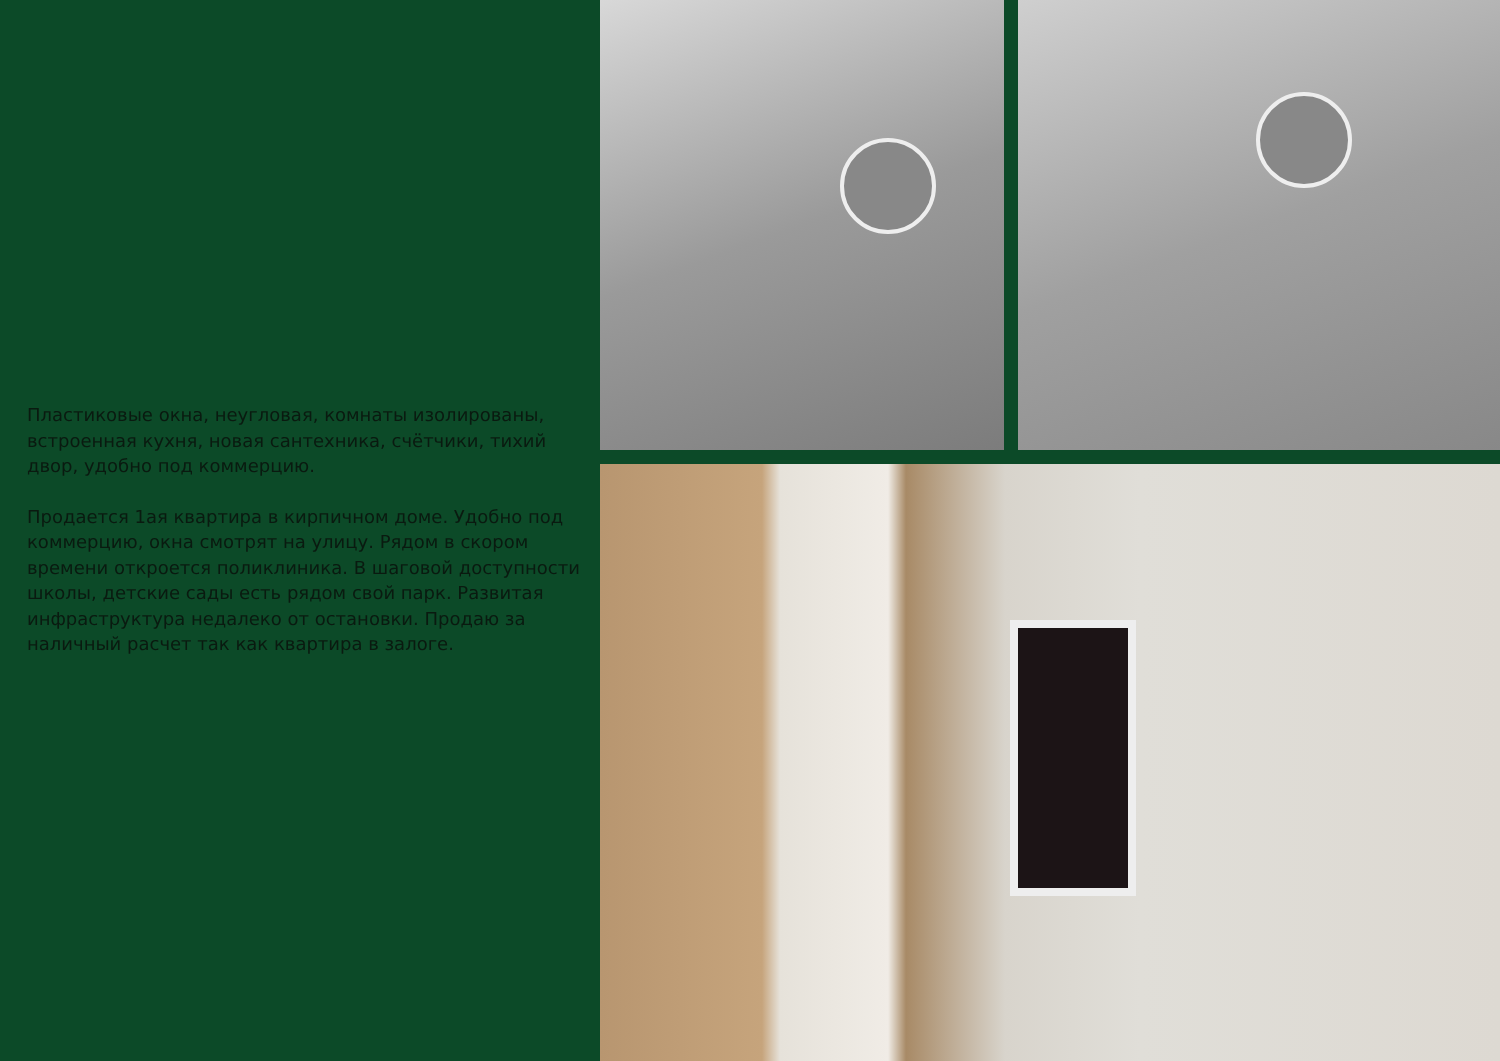Пластиковые окна, неугловая, комнаты изолированы, встроенная кухня, новая сантехника, счётчики, тихий двор, удобно под коммерцию.
Продается 1ая квартира в кирпичном доме. Удобно под коммерцию, окна смотрят на улицу. Рядом в скором времени откроется поликлиника. В шаговой доступности школы, детские сады есть рядом свой парк. Развитая инфраструктура недалеко от остановки. Продаю за наличный расчет так как квартира в залоге.